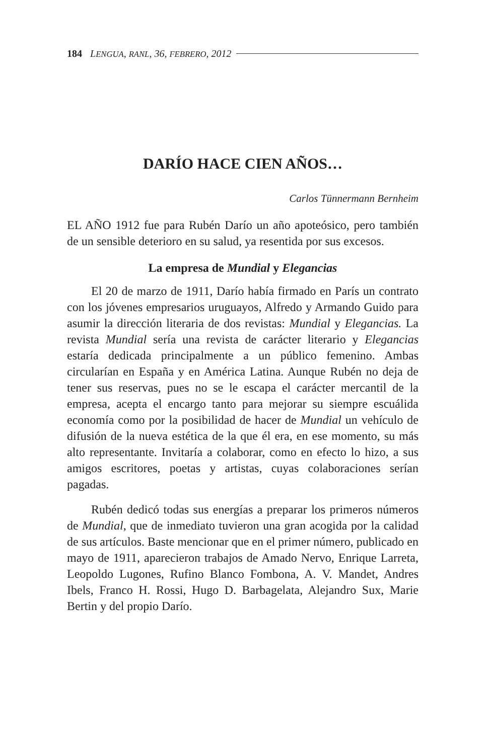184 LENGUA, RANL, 36, FEBRERO, 2012
DARÍO HACE CIEN AÑOS…
Carlos Tünnermann Bernheim
EL AÑO 1912 fue para Rubén Darío un año apoteósico, pero también de un sensible deterioro en su salud, ya resentida por sus excesos.
La empresa de Mundial y Elegancias
El 20 de marzo de 1911, Darío había firmado en París un contrato con los jóvenes empresarios uruguayos, Alfredo y Armando Guido para asumir la dirección literaria de dos revistas: Mundial y Elegancias. La revista Mundial sería una revista de carácter literario y Elegancias estaría dedicada principalmente a un público femenino. Ambas circularían en España y en América Latina. Aunque Rubén no deja de tener sus reservas, pues no se le escapa el carácter mercantil de la empresa, acepta el encargo tanto para mejorar su siempre escuálida economía como por la posibilidad de hacer de Mundial un vehículo de difusión de la nueva estética de la que él era, en ese momento, su más alto representante. Invitaría a colaborar, como en efecto lo hizo, a sus amigos escritores, poetas y artistas, cuyas colaboraciones serían pagadas.
Rubén dedicó todas sus energías a preparar los primeros números de Mundial, que de inmediato tuvieron una gran acogida por la calidad de sus artículos. Baste mencionar que en el primer número, publicado en mayo de 1911, aparecieron trabajos de Amado Nervo, Enrique Larreta, Leopoldo Lugones, Rufino Blanco Fombona, A. V. Mandet, Andres Ibels, Franco H. Rossi, Hugo D. Barbagelata, Alejandro Sux, Marie Bertin y del propio Darío.